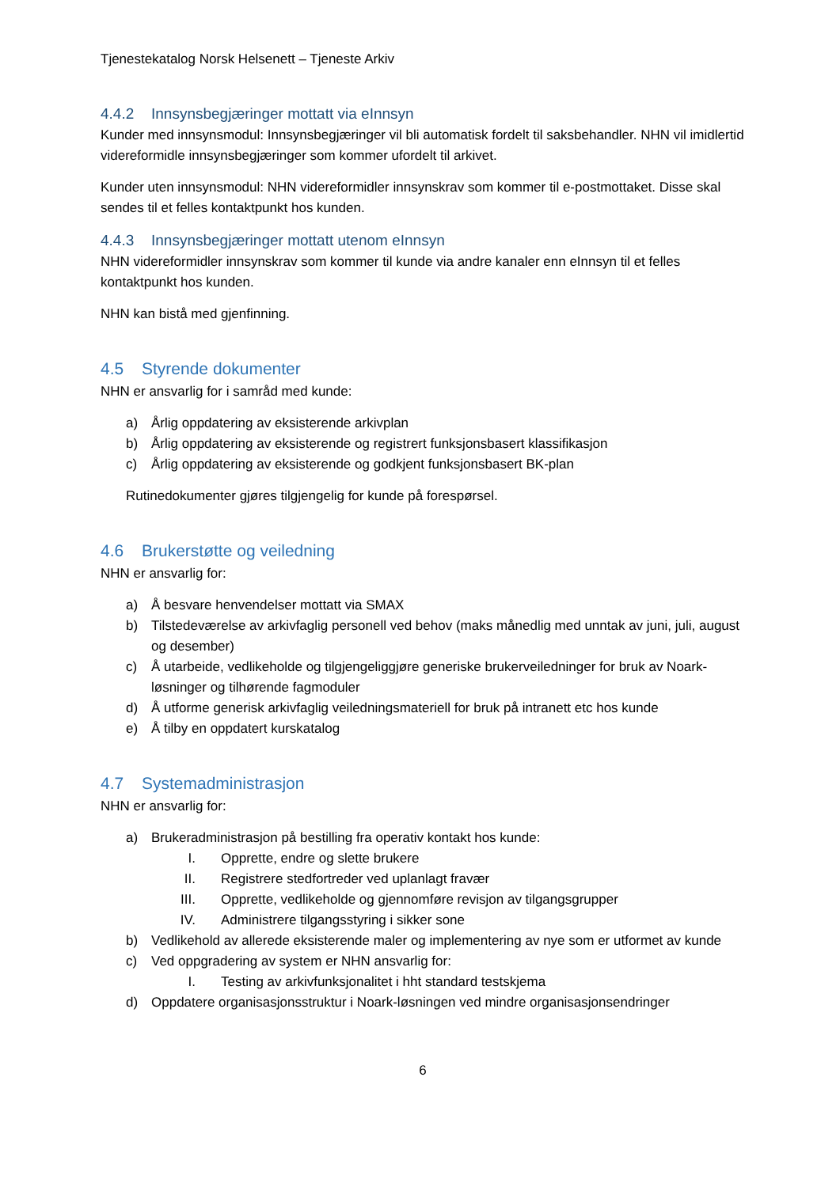Tjenestekatalog Norsk Helsenett – Tjeneste Arkiv
4.4.2 Innsynsbegjæringer mottatt via eInnsyn
Kunder med innsynsmodul: Innsynsbegjæringer vil bli automatisk fordelt til saksbehandler. NHN vil imidlertid videreformidle innsynsbegjæringer som kommer ufordelt til arkivet.
Kunder uten innsynsmodul: NHN videreformidler innsynskrav som kommer til e-postmottaket. Disse skal sendes til et felles kontaktpunkt hos kunden.
4.4.3 Innsynsbegjæringer mottatt utenom eInnsyn
NHN videreformidler innsynskrav som kommer til kunde via andre kanaler enn eInnsyn til et felles kontaktpunkt hos kunden.
NHN kan bistå med gjenfinning.
4.5 Styrende dokumenter
NHN er ansvarlig for i samråd med kunde:
a) Årlig oppdatering av eksisterende arkivplan
b) Årlig oppdatering av eksisterende og registrert funksjonsbasert klassifikasjon
c) Årlig oppdatering av eksisterende og godkjent funksjonsbasert BK-plan
Rutinedokumenter gjøres tilgjengelig for kunde på forespørsel.
4.6 Brukerstøtte og veiledning
NHN er ansvarlig for:
a) Å besvare henvendelser mottatt via SMAX
b) Tilstedeværelse av arkivfaglig personell ved behov (maks månedlig med unntak av juni, juli, august og desember)
c) Å utarbeide, vedlikeholde og tilgjengeliggjøre generiske brukerveiledninger for bruk av Noark-løsninger og tilhørende fagmoduler
d) Å utforme generisk arkivfaglig veiledningsmateriell for bruk på intranett etc hos kunde
e) Å tilby en oppdatert kurskatalog
4.7 Systemadministrasjon
NHN er ansvarlig for:
a) Brukeradministrasjon på bestilling fra operativ kontakt hos kunde:
I. Opprette, endre og slette brukere
II. Registrere stedfortreder ved uplanlagt fravær
III. Opprette, vedlikeholde og gjennomføre revisjon av tilgangsgrupper
IV. Administrere tilgangsstyring i sikker sone
b) Vedlikehold av allerede eksisterende maler og implementering av nye som er utformet av kunde
c) Ved oppgradering av system er NHN ansvarlig for:
I. Testing av arkivfunksjonalitet i hht standard testskjema
d) Oppdatere organisasjonsstruktur i Noark-løsningen ved mindre organisasjonsendringer
6